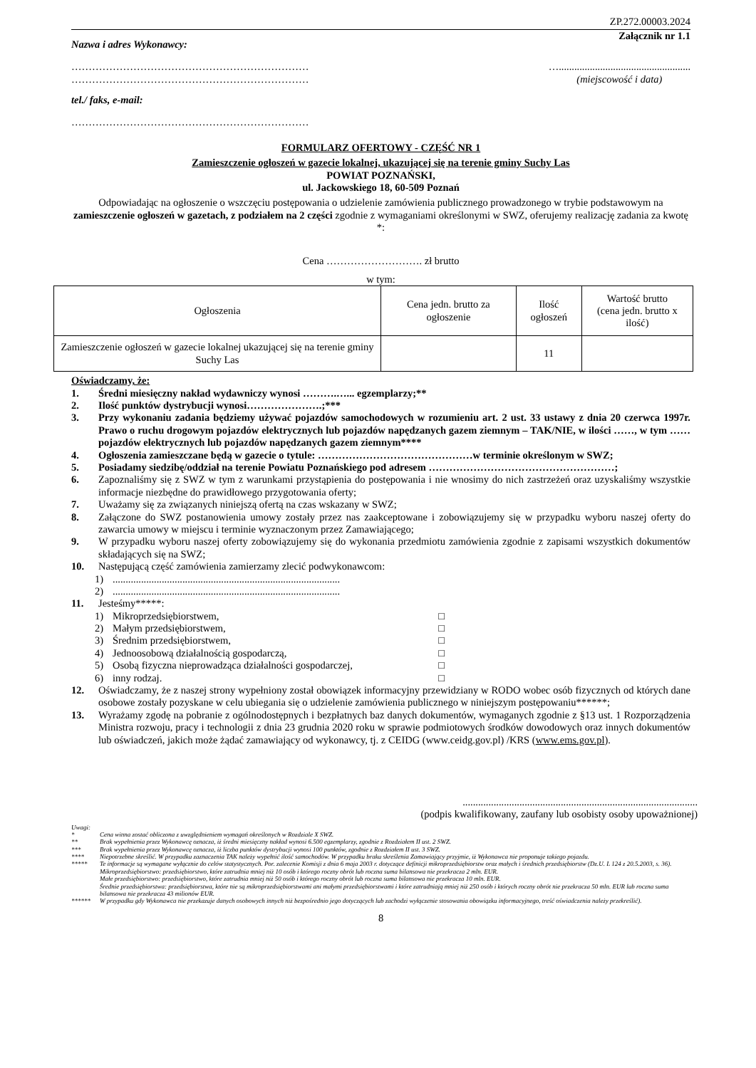ZP.272.00003.2024
Załącznik nr 1.1
Nazwa i adres Wykonawcy:
……………………………………………………………
……………………………………………………………
…...................................................
(miejscowość i data)
tel./ faks, e-mail:
……………………………………………………………
FORMULARZ OFERTOWY - CZĘŚĆ NR 1
Zamieszczenie ogłoszeń w gazecie lokalnej, ukazującej się na terenie gminy Suchy Las
POWIAT POZNAŃSKI,
ul. Jackowskiego 18, 60-509 Poznań
Odpowiadając na ogłoszenie o wszczęciu postępowania o udzielenie zamówienia publicznego prowadzonego w trybie podstawowym na zamieszczenie ogłoszeń w gazetach, z podziałem na 2 części zgodnie z wymaganiami określonymi w SWZ, oferujemy realizację zadania za kwotę *:
Cena ………………………. zł brutto
w tym:
| Ogłoszenia | Cena jedn. brutto za ogłoszenie | Ilość ogłoszeń | Wartość brutto (cena jedn. brutto x ilość) |
| --- | --- | --- | --- |
| Zamieszczenie ogłoszeń w gazecie lokalnej ukazującej się na terenie gminy Suchy Las | | 11 | |
Oświadczamy, że:
1. Średni miesięczny nakład wydawniczy wynosi ……….…... egzemplarzy;**
2. Ilość punktów dystrybucji wynosi………………….;***
3. Przy wykonaniu zadania będziemy używać pojazdów samochodowych w rozumieniu art. 2 ust. 33 ustawy z dnia 20 czerwca 1997r. Prawo o ruchu drogowym pojazdów elektrycznych lub pojazdów napędzanych gazem ziemnym – TAK/NIE, w ilości ……, w tym ……pojazdów elektrycznych lub pojazdów napędzanych gazem ziemnym****
4. Ogłoszenia zamieszczane będą w gazecie o tytule: ………………………………………w terminie określonym w SWZ;
5. Posiadamy siedzibę/oddział na terenie Powiatu Poznańskiego pod adresem ………………………………………………;
6. Zapoznaliśmy się z SWZ w tym z warunkami przystąpienia do postępowania i nie wnosimy do nich zastrzeżeń oraz uzyskaliśmy wszystkie informacje niezbędne do prawidłowego przygotowania oferty;
7. Uważamy się za związanych niniejszą ofertą na czas wskazany w SWZ;
8. Załączone do SWZ postanowienia umowy zostały przez nas zaakceptowane i zobowiązujemy się w przypadku wyboru naszej oferty do zawarcia umowy w miejscu i terminie wyznaczonym przez Zamawiającego;
9. W przypadku wyboru naszej oferty zobowiązujemy się do wykonania przedmiotu zamówienia zgodnie z zapisami wszystkich dokumentów składających się na SWZ;
10. Następującą część zamówienia zamierzamy zlecić podwykonawcom:
1)........................................................................................
2)........................................................................................
11. Jesteśmy*****:
1) Mikroprzedsiębiorstwem, □
2) Małym przedsiębiorstwem, □
3) Średnim przedsiębiorstwem, □
4) Jednoosobową działalnością gospodarczą, □
5) Osobą fizyczna nieprowadząca działalności gospodarczej, □
6) inny rodzaj. □
12. Oświadczamy, że z naszej strony wypełniony został obowiązek informacyjny przewidziany w RODO wobec osób fizycznych od których dane osobowe zostały pozyskane w celu ubiegania się o udzielenie zamówienia publicznego w niniejszym postępowaniu******;
13. Wyrażamy zgodę na pobranie z ogólnodostępnych i bezpłatnych baz danych dokumentów, wymaganych zgodnie z §13 ust. 1 Rozporządzenia Ministra rozwoju, pracy i technologii z dnia 23 grudnia 2020 roku w sprawie podmiotowych środków dowodowych oraz innych dokumentów lub oświadczeń, jakich może żądać zamawiający od wykonawcy, tj. z CEIDG (www.ceidg.gov.pl) /KRS (www.ems.gov.pl).
...........................................................................................
(podpis kwalifikowany, zaufany lub osobisty osoby upoważnionej)
Uwagi:
* Cena winna zostać obliczona z uwzględnieniem wymagań określonych w Rozdziale X SWZ.
** Brak wypełnienia przez Wykonawcę oznacza, iż średni miesięczny nakład wynosi 6.500 egzemplarzy, zgodnie z Rozdziałem II ust. 2 SWZ.
*** Brak wypełnienia przez Wykonawcę oznacza, iż liczba punktów dystrybucji wynosi 100 punktów, zgodnie z Rozdziałem II ust. 3 SWZ.
**** Niepotrzebne skreślić. W przypadku zaznaczenia TAK należy wypełnić ilość samochodów. W przypadku braku skreślenia Zamawiający przyjmie, iż Wykonawca nie proponuje takiego pojazdu.
***** Te informacje są wymagane wyłącznie do celów statystycznych. Por. zalecenie Komisji z dnia 6 maja 2003 r. dotyczące definicji mikroprzedsiębiorstw oraz małych i średnich przedsiębiorstw (Dz.U. L 124 z 20.5.2003, s. 36).
Mikroprzedsiębiorstwo: przedsiębiorstwo, które zatrudnia mniej niż 10 osób i którego roczny obrót lub roczna suma bilansowa nie przekracza 2 mln. EUR.
Małe przedsiębiorstwo: przedsiębiorstwo, które zatrudnia mniej niż 50 osób i którego roczny obrót lub roczna suma bilansowa nie przekracza 10 mln. EUR.
Średnie przedsiębiorstwa: przedsiębiorstwa, które nie są mikroprzedsiębiorstwami ani małymi przedsiębiorstwami i które zatrudniają mniej niż 250 osób i których roczny obrót nie przekracza 50 mln. EUR lub roczna suma bilansowa nie przekracza 43 milionów EUR.
****** W przypadku gdy Wykonawca nie przekazuje danych osobowych innych niż bezpośrednio jego dotyczących lub zachodzi wyłączenie stosowania obowiązku informacyjnego, treść oświadczenia należy przekreślić).
8